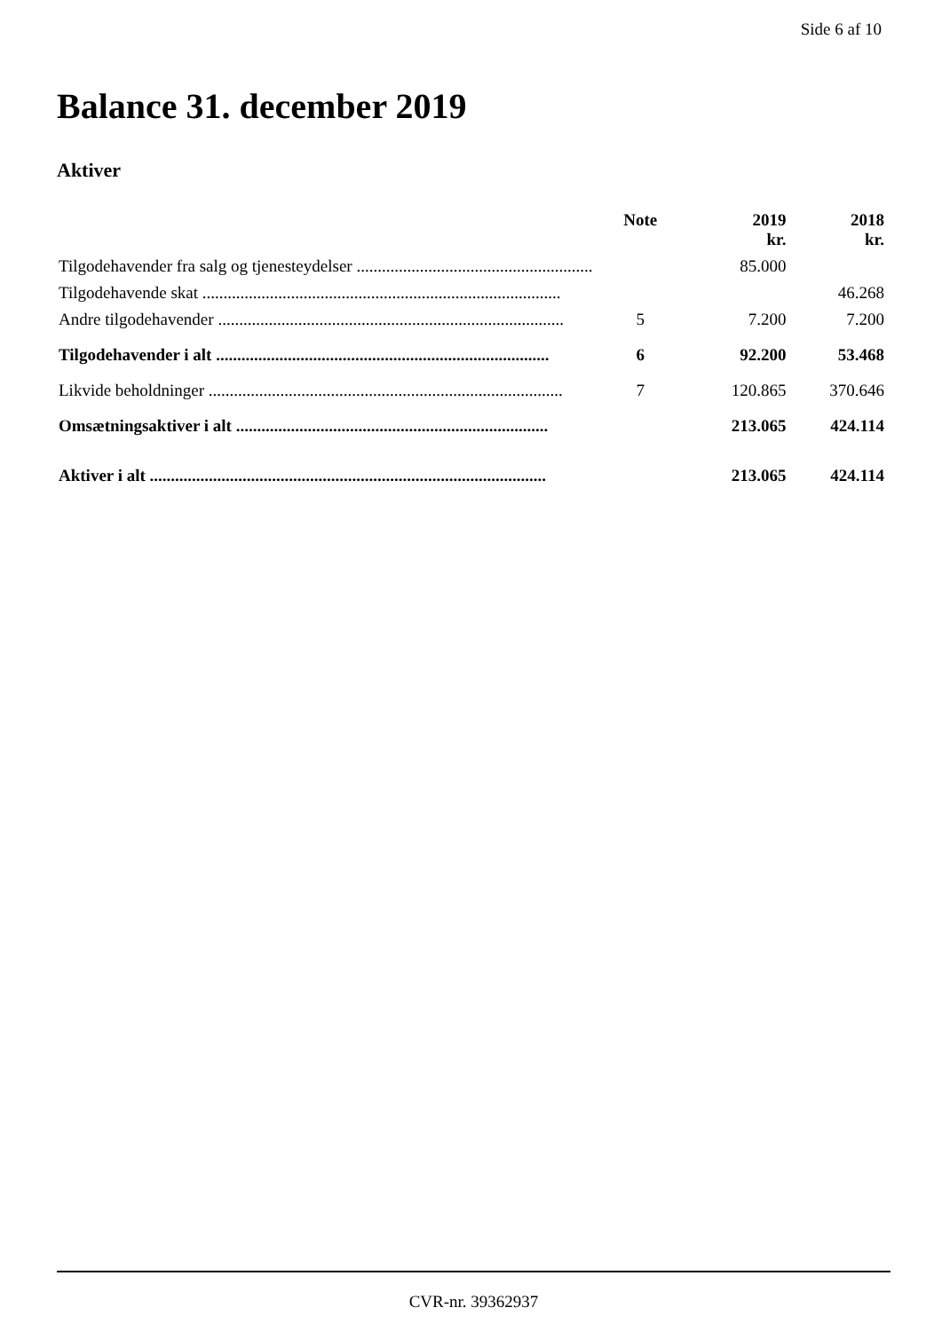Side 6 af 10
Balance 31. december 2019
Aktiver
| | Note | 2019 kr. | 2018 kr. |
| --- | --- | --- | --- |
| Tilgodehavender fra salg og tjenesteydelser ........................................................ | | 85.000 | |
| Tilgodehavende skat ..................................................................................... | | | 46.268 |
| Andre tilgodehavender .................................................................................. | 5 | 7.200 | 7.200 |
| Tilgodehavender i alt ............................................................................... | 6 | 92.200 | 53.468 |
| Likvide beholdninger .................................................................................... | 7 | 120.865 | 370.646 |
| Omsætningsaktiver i alt .......................................................................... | | 213.065 | 424.114 |
| Aktiver i alt .............................................................................................. | | 213.065 | 424.114 |
CVR-nr. 39362937